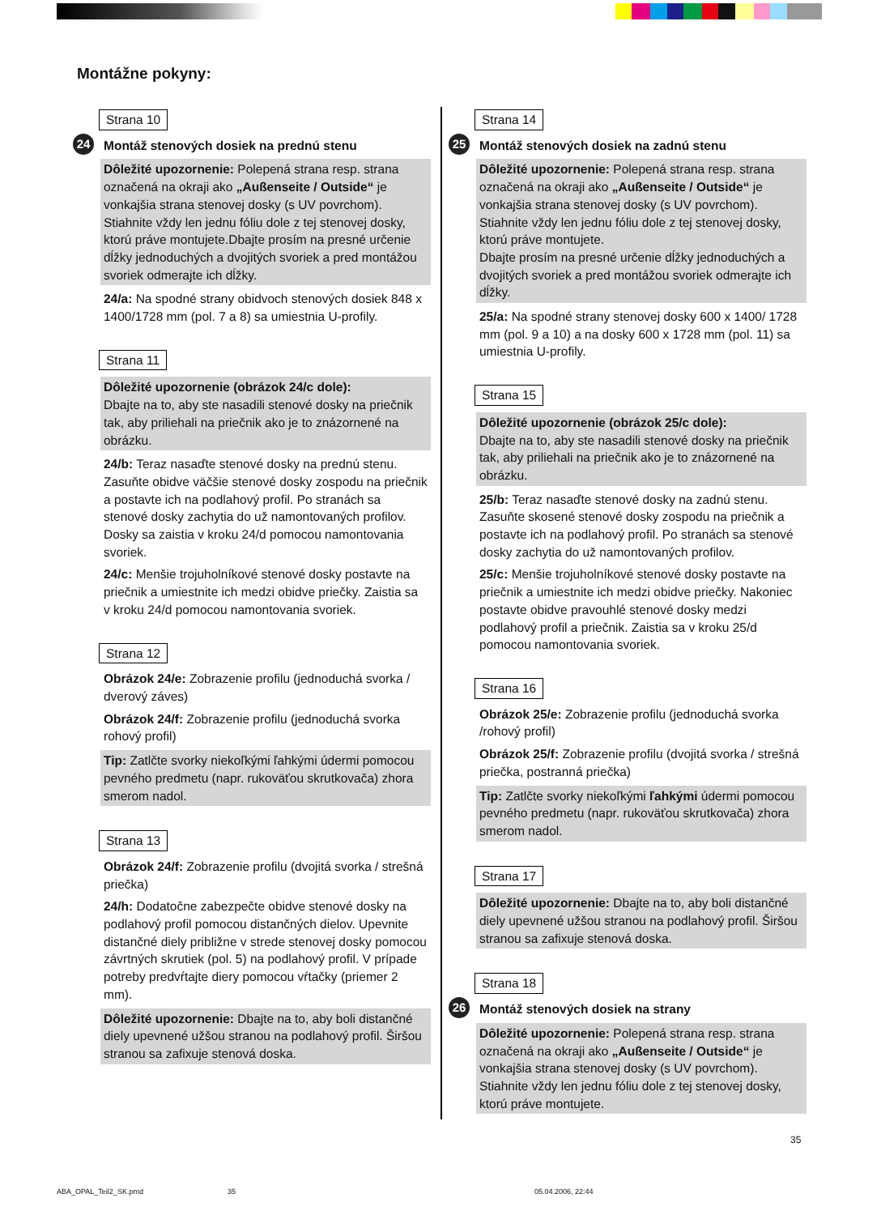Montážne pokyny:
Strana 10
24 Montáž stenových dosiek na prednú stenu
Dôležité upozornenie: Polepená strana resp. strana označená na okraji ako „Außenseite / Outside“ je vonkajšia strana stenovej dosky (s UV povrchom). Stiahnite vždy len jednu fóliu dole z tej stenovej dosky, ktorú práve montujete.Dbajte prosím na presné určenie dĺžky jednoduchých a dvojitých svoriek a pred montážou svoriek odmerajte ich dĺžky.
24/a: Na spodné strany obidvoch stenových dosiek 848 x 1400/1728 mm (pol. 7 a 8) sa umiestnia U-profily.
Strana 11
Dôležité upozornenie (obrázok 24/c dole):
Dbajte na to, aby ste nasadili stenové dosky na priečnik tak, aby priliehali na priečnik ako je to znázornené na obrázku.
24/b: Teraz nasaďte stenové dosky na prednú stenu. Zasuňte obidve väčšie stenové dosky zospodu na priečnik a postavte ich na podlahový profil. Po stranách sa stenové dosky zachytia do už namontovaných profilov. Dosky sa zaistia v kroku 24/d pomocou namontovania svoriek.
24/c: Menšie trojuholníkové stenové dosky postavte na priečnik a umiestnite ich medzi obidve priečky. Zaistia sa v kroku 24/d pomocou namontovania svoriek.
Strana 12
Obrázok 24/e: Zobrazenie profilu (jednoduchá svorka / dverový záves)
Obrázok 24/f: Zobrazenie profilu (jednoduchá svorka rohový profil)
Tip: Zatlčte svorky niekoľkými ľahkými údermi pomocou pevného predmetu (napr. rukoväťou skrutkovača) zhora smerom nadol.
Strana 13
Obrázok 24/f: Zobrazenie profilu (dvojitá svorka / strešná priečka)
24/h: Dodatočne zabezpečte obidve stenové dosky na podlahový profil pomocou distančných dielov. Upevnite distančné diely približne v strede stenovej dosky pomocou závrtných skrutiek (pol. 5) na podlahový profil. V prípade potreby predvŕtajte diery pomocou vŕtačky (priemer 2 mm).
Dôležité upozornenie: Dbajte na to, aby boli distančné diely upevnené užšou stranou na podlahový profil. Širšou stranou sa zafixuje stenová doska.
Strana 14
25 Montáž stenových dosiek na zadnú stenu
Dôležité upozornenie: Polepená strana resp. strana označená na okraji ako „Außenseite / Outside“ je vonkajšia strana stenovej dosky (s UV povrchom). Stiahnite vždy len jednu fóliu dole z tej stenovej dosky, ktorú práve montujete.
Dbajte prosím na presné určenie dĺžky jednoduchých a dvojitých svoriek a pred montážou svoriek odmerajte ich dĺžky.
25/a: Na spodné strany stenovej dosky 600 x 1400/ 1728 mm (pol. 9 a 10) a na dosky 600 x 1728 mm (pol. 11) sa umiestnia U-profily.
Strana 15
Dôležité upozornenie (obrázok 25/c dole):
Dbajte na to, aby ste nasadili stenové dosky na priečnik tak, aby priliehali na priečnik ako je to znázornené na obrázku.
25/b: Teraz nasaďte stenové dosky na zadnú stenu. Zasuňte skosené stenové dosky zospodu na priečnik a postavte ich na podlahový profil. Po stranách sa stenové dosky zachytia do už namontovaných profilov.
25/c: Menšie trojuholníkové stenové dosky postavte na priečnik a umiestnite ich medzi obidve priečky. Nakoniec postavte obidve pravouhlé stenové dosky medzi podlahový profil a priečnik. Zaistia sa v kroku 25/d pomocou namontovania svoriek.
Strana 16
Obrázok 25/e: Zobrazenie profilu (jednoduchá svorka /rohový profil)
Obrázok 25/f: Zobrazenie profilu (dvojitá svorka / strešná priečka, postranná priečka)
Tip: Zatlčte svorky niekoľkými ľahkými údermi pomocou pevného predmetu (napr. rukoväťou skrutkovača) zhora smerom nadol.
Strana 17
Dôležité upozornenie: Dbajte na to, aby boli distančné diely upevnené užšou stranou na podlahový profil. Širšou stranou sa zafixuje stenová doska.
Strana 18
26 Montáž stenových dosiek na strany
Dôležité upozornenie: Polepená strana resp. strana označená na okraji ako „Außenseite / Outside“ je vonkajšia strana stenovej dosky (s UV povrchom). Stiahnite vždy len jednu fóliu dole z tej stenovej dosky, ktorú práve montujete.
35
ABA_OPAL_Teil2_SK.pmd 35 05.04.2006, 22:44